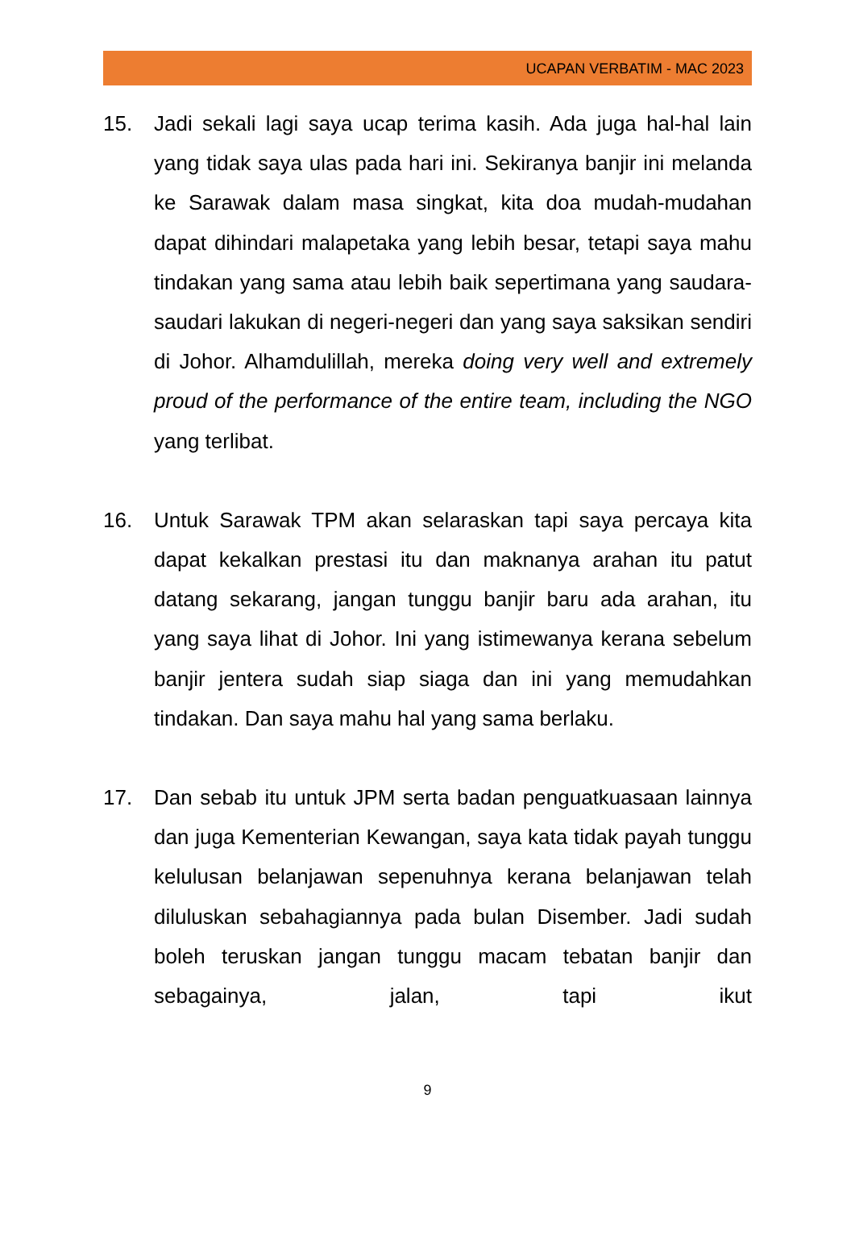UCAPAN VERBATIM - MAC 2023
15. Jadi sekali lagi saya ucap terima kasih. Ada juga hal-hal lain yang tidak saya ulas pada hari ini. Sekiranya banjir ini melanda ke Sarawak dalam masa singkat, kita doa mudah-mudahan dapat dihindari malapetaka yang lebih besar, tetapi saya mahu tindakan yang sama atau lebih baik sepertimana yang saudara-saudari lakukan di negeri-negeri dan yang saya saksikan sendiri di Johor. Alhamdulillah, mereka doing very well and extremely proud of the performance of the entire team, including the NGO yang terlibat.
16. Untuk Sarawak TPM akan selaraskan tapi saya percaya kita dapat kekalkan prestasi itu dan maknanya arahan itu patut datang sekarang, jangan tunggu banjir baru ada arahan, itu yang saya lihat di Johor. Ini yang istimewanya kerana sebelum banjir jentera sudah siap siaga dan ini yang memudahkan tindakan. Dan saya mahu hal yang sama berlaku.
17. Dan sebab itu untuk JPM serta badan penguatkuasaan lainnya dan juga Kementerian Kewangan, saya kata tidak payah tunggu kelulusan belanjawan sepenuhnya kerana belanjawan telah diluluskan sebahagiannya pada bulan Disember. Jadi sudah boleh teruskan jangan tunggu macam tebatan banjir dan sebagainya, jalan, tapi ikut
9